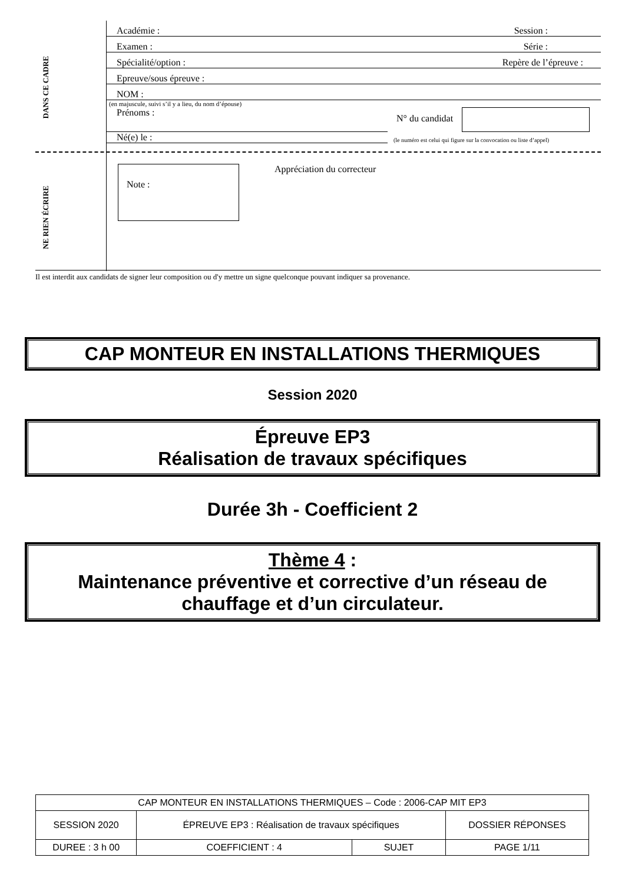DANS CE CADRE
NE RIEN ÉCRIRE
Académie : Session :
Examen : Série :
Spécialité/option : Repère de l’épreuve :
Epreuve/sous épreuve :
NOM :
(en majuscule, suivi s’il y a lieu, du nom d’épouse)
Prénoms :
N° du candidat
Né(e) le :
(le numéro est celui qui figure sur la convocation ou liste d’appel)
Note :
Appréciation du correcteur
Il est interdit aux candidats de signer leur composition ou d'y mettre un signe quelconque pouvant indiquer sa provenance.
CAP MONTEUR EN INSTALLATIONS THERMIQUES
Session 2020
Épreuve EP3
Réalisation de travaux spécifiques
Durée 3h - Coefficient 2
Thème 4 :
Maintenance préventive et corrective d’un réseau de chauffage et d’un circulateur.
| CAP MONTEUR EN INSTALLATIONS THERMIQUES – Code : 2006-CAP MIT EP3 | | | |
| SESSION 2020 | ÉPREUVE EP3 : Réalisation de travaux spécifiques | | DOSSIER RÉPONSES |
| DUREE : 3 h 00 | COEFFICIENT : 4 | SUJET | PAGE 1/11 |